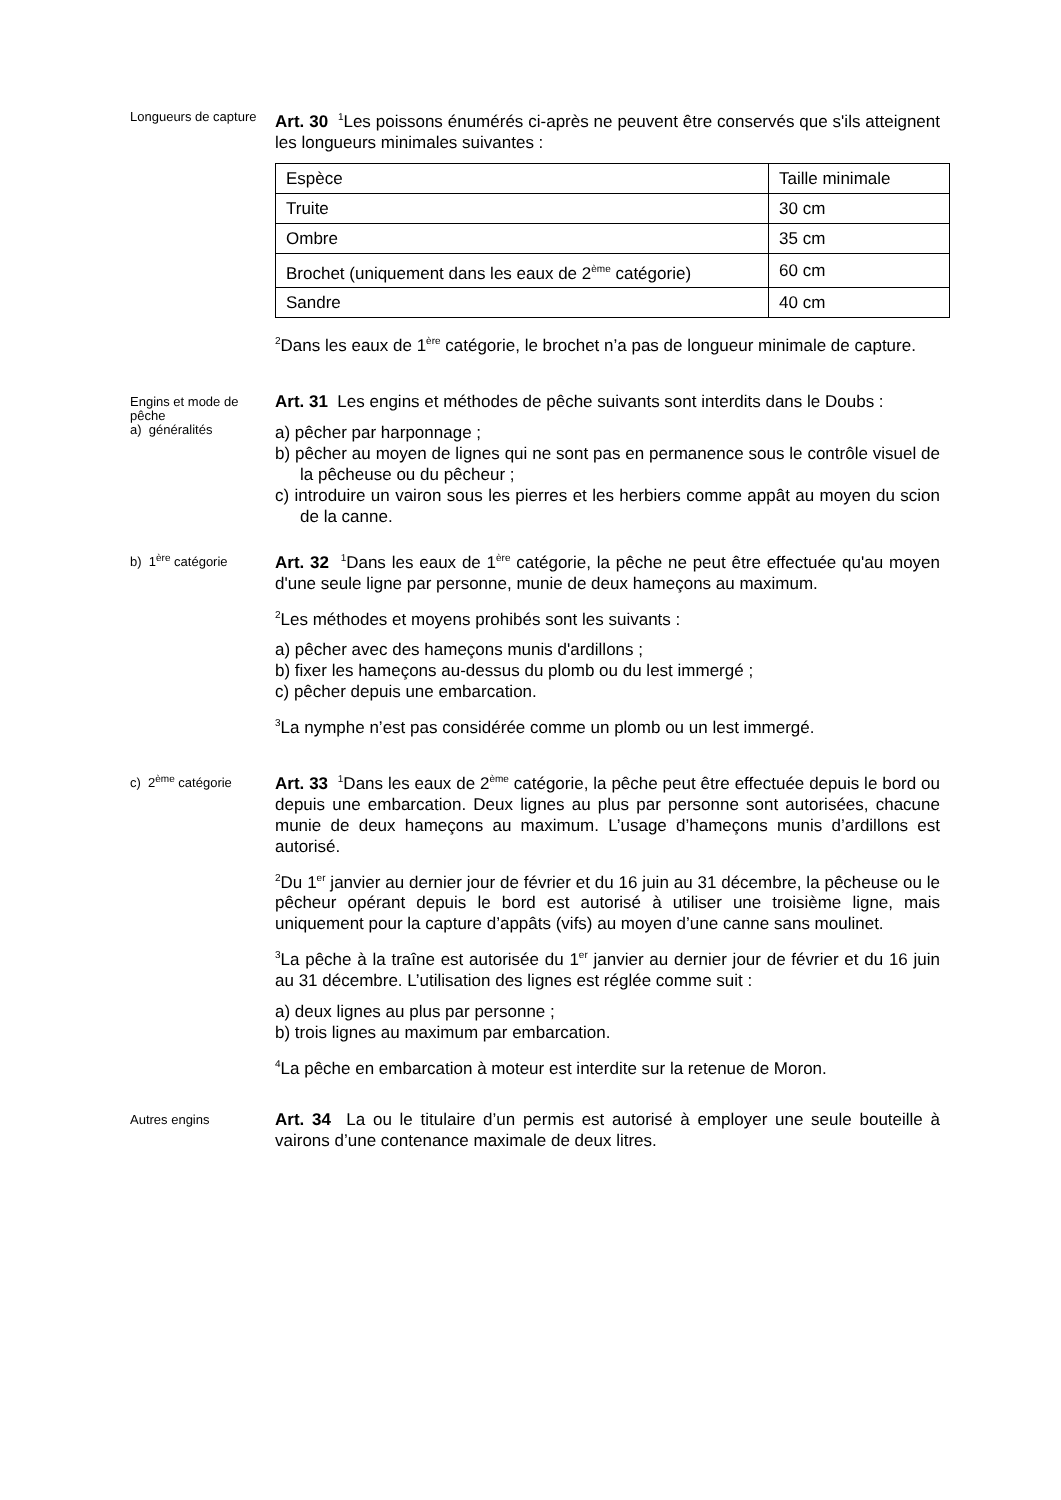Longueurs de capture
Art. 30 <sup>1</sup>Les poissons énumérés ci-après ne peuvent être conservés que s'ils atteignent les longueurs minimales suivantes :
| Espèce | Taille minimale |
| Truite | 30 cm |
| Ombre | 35 cm |
| Brochet (uniquement dans les eaux de 2<sup>ème</sup> catégorie) | 60 cm |
| Sandre | 40 cm |
<sup>2</sup> Dans les eaux de 1<sup>ère</sup> catégorie, le brochet n’a pas de longueur minimale de capture.
Engins et mode de pêche
a) généralités
Art. 31 Les engins et méthodes de pêche suivants sont interdits dans le Doubs :
a) pêcher par harponnage ;
b) pêcher au moyen de lignes qui ne sont pas en permanence sous le contrôle visuel de la pêcheuse ou du pêcheur ;
c) introduire un vairon sous les pierres et les herbiers comme appât au moyen du scion de la canne.
b) 1<sup>ère</sup> catégorie
Art. 32 <sup>1</sup>Dans les eaux de 1<sup>ère</sup> catégorie, la pêche ne peut être effectuée qu'au moyen d'une seule ligne par personne, munie de deux hameçons au maximum.
<sup>2</sup> Les méthodes et moyens prohibés sont les suivants :
a) pêcher avec des hameçons munis d'ardillons ;
b) fixer les hameçons au-dessus du plomb ou du lest immergé ;
c) pêcher depuis une embarcation.
<sup>3</sup> La nymphe n’est pas considérée comme un plomb ou un lest immergé.
c) 2<sup>ème</sup> catégorie
Art. 33 <sup>1</sup>Dans les eaux de 2<sup>ème</sup> catégorie, la pêche peut être effectuée depuis le bord ou depuis une embarcation. Deux lignes au plus par personne sont autorisées, chacune munie de deux hameçons au maximum. L’usage d’hameçons munis d’ardillons est autorisé.
<sup>2</sup> Du 1<sup>er</sup> janvier au dernier jour de février et du 16 juin au 31 décembre, la pêcheuse ou le pêcheur opérant depuis le bord est autorisé à utiliser une troisième ligne, mais uniquement pour la capture d’appâts (vifs) au moyen d’une canne sans moulinet.
<sup>3</sup> La pêche à la traîne est autorisée du 1<sup>er</sup> janvier au dernier jour de février et du 16 juin au 31 décembre. L’utilisation des lignes est réglée comme suit :
a) deux lignes au plus par personne ;
b) trois lignes au maximum par embarcation.
<sup>4</sup> La pêche en embarcation à moteur est interdite sur la retenue de Moron.
Autres engins
Art. 34 La ou le titulaire d’un permis est autorisé à employer une seule bouteille à vairons d’une contenance maximale de deux litres.